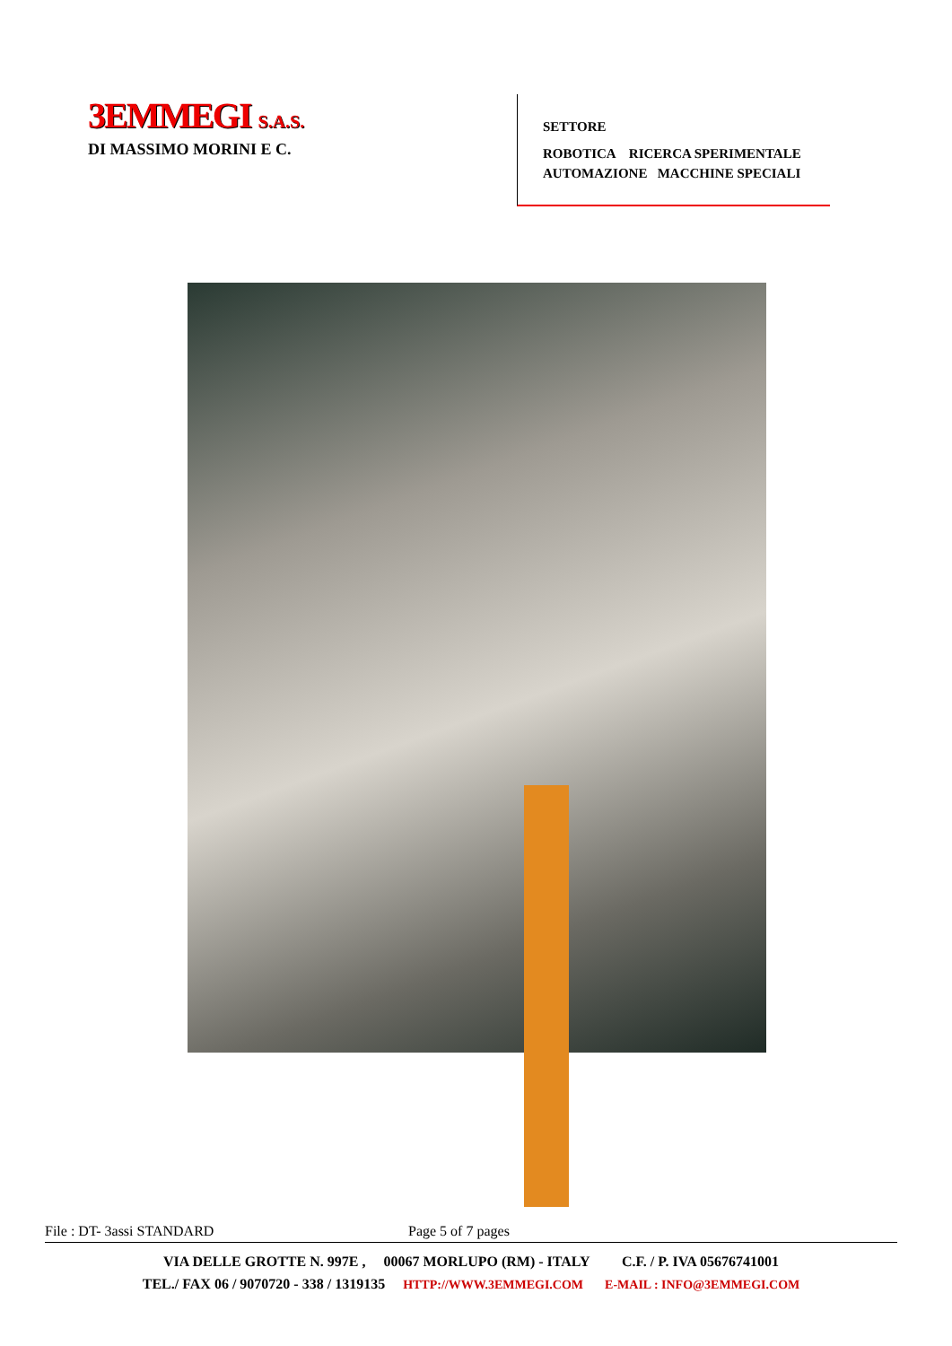3EMMEGI S.A.S.
DI MASSIMO MORINI E C.
SETTORE
ROBOTICA RICERCA SPERIMENTALE
AUTOMAZIONE MACCHINE SPECIALI
File : DT- 3assi STANDARD Page 5 of 7 pages
VIA DELLE GROTTE N. 997E , 00067 MORLUPO (RM) - ITALY C.F. / P. IVA 05676741001
TEL./ FAX 06 / 9070720 - 338 / 1319135 HTTP://WWW.3EMMEGI.COM E-MAIL : INFO@3EMMEGI.COM